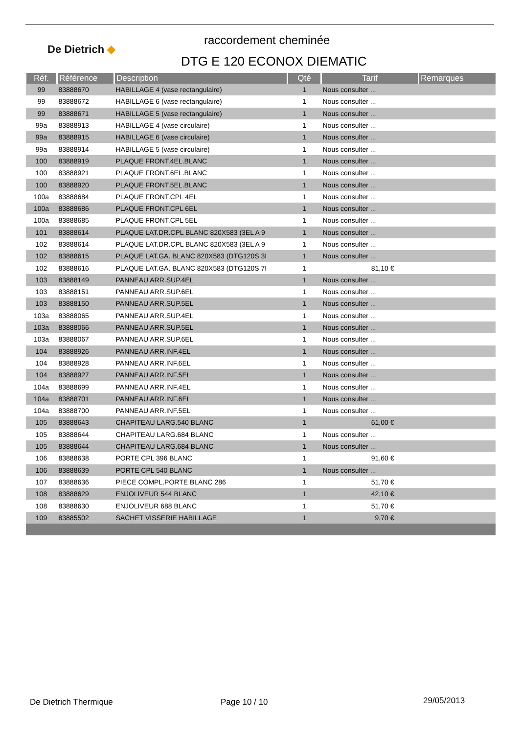De Dietrich ◆
raccordement cheminée
DTG E 120 ECONOX DIEMATIC
| Réf. | Référence | Description | Qté | Tarif | Remarques |
| --- | --- | --- | --- | --- | --- |
| 99 | 83888670 | HABILLAGE 4 (vase rectangulaire) | 1 | Nous consulter ... | |
| 99 | 83888672 | HABILLAGE 6 (vase rectangulaire) | 1 | Nous consulter ... | |
| 99 | 83888671 | HABILLAGE 5 (vase rectangulaire) | 1 | Nous consulter ... | |
| 99a | 83888913 | HABILLAGE 4 (vase circulaire) | 1 | Nous consulter ... | |
| 99a | 83888915 | HABILLAGE 6 (vase circulaire) | 1 | Nous consulter ... | |
| 99a | 83888914 | HABILLAGE 5 (vase circulaire) | 1 | Nous consulter ... | |
| 100 | 83888919 | PLAQUE FRONT.4EL.BLANC | 1 | Nous consulter ... | |
| 100 | 83888921 | PLAQUE FRONT.6EL.BLANC | 1 | Nous consulter ... | |
| 100 | 83888920 | PLAQUE FRONT.5EL.BLANC | 1 | Nous consulter ... | |
| 100a | 83888684 | PLAQUE FRONT.CPL 4EL | 1 | Nous consulter ... | |
| 100a | 83888686 | PLAQUE FRONT.CPL 6EL | 1 | Nous consulter ... | |
| 100a | 83888685 | PLAQUE FRONT.CPL 5EL | 1 | Nous consulter ... | |
| 101 | 83888614 | PLAQUE LAT.DR.CPL BLANC 820X583 (3EL A 9 | 1 | Nous consulter ... | |
| 102 | 83888614 | PLAQUE LAT.DR.CPL BLANC 820X583 (3EL A 9 | 1 | Nous consulter ... | |
| 102 | 83888615 | PLAQUE LAT.GA. BLANC 820X583 (DTG120S 3I | 1 | Nous consulter ... | |
| 102 | 83888616 | PLAQUE LAT.GA. BLANC 820X583 (DTG120S 7I | 1 | 81,10 € | |
| 103 | 83888149 | PANNEAU ARR.SUP.4EL | 1 | Nous consulter ... | |
| 103 | 83888151 | PANNEAU ARR.SUP.6EL | 1 | Nous consulter ... | |
| 103 | 83888150 | PANNEAU ARR.SUP.5EL | 1 | Nous consulter ... | |
| 103a | 83888065 | PANNEAU ARR.SUP.4EL | 1 | Nous consulter ... | |
| 103a | 83888066 | PANNEAU ARR.SUP.5EL | 1 | Nous consulter ... | |
| 103a | 83888067 | PANNEAU ARR.SUP.6EL | 1 | Nous consulter ... | |
| 104 | 83888926 | PANNEAU ARR.INF.4EL | 1 | Nous consulter ... | |
| 104 | 83888928 | PANNEAU ARR.INF.6EL | 1 | Nous consulter ... | |
| 104 | 83888927 | PANNEAU ARR.INF.5EL | 1 | Nous consulter ... | |
| 104a | 83888699 | PANNEAU ARR.INF.4EL | 1 | Nous consulter ... | |
| 104a | 83888701 | PANNEAU ARR.INF.6EL | 1 | Nous consulter ... | |
| 104a | 83888700 | PANNEAU ARR.INF.5EL | 1 | Nous consulter ... | |
| 105 | 83888643 | CHAPITEAU LARG.540 BLANC | 1 | 61,00 € | |
| 105 | 83888644 | CHAPITEAU LARG.684 BLANC | 1 | Nous consulter ... | |
| 105 | 83888644 | CHAPITEAU LARG.684 BLANC | 1 | Nous consulter ... | |
| 106 | 83888638 | PORTE CPL 396 BLANC | 1 | 91,60 € | |
| 106 | 83888639 | PORTE CPL 540 BLANC | 1 | Nous consulter ... | |
| 107 | 83888636 | PIECE COMPL.PORTE BLANC 286 | 1 | 51,70 € | |
| 108 | 83888629 | ENJOLIVEUR 544 BLANC | 1 | 42,10 € | |
| 108 | 83888630 | ENJOLIVEUR 688 BLANC | 1 | 51,70 € | |
| 109 | 83885502 | SACHET VISSERIE HABILLAGE | 1 | 9,70 € | |
De Dietrich Thermique Page 10 / 10 29/05/2013